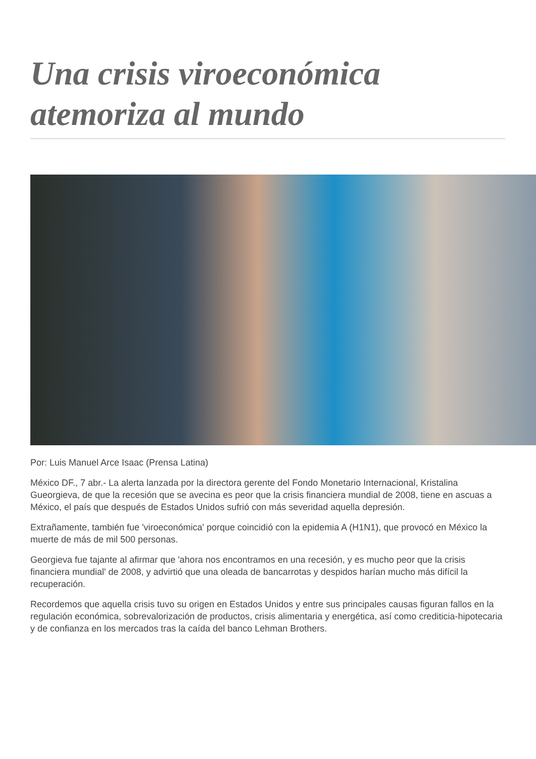Una crisis viroeconómica atemoriza al mundo
Por: Luis Manuel Arce Isaac (Prensa Latina)
México DF., 7 abr.- La alerta lanzada por la directora gerente del Fondo Monetario Internacional, Kristalina Gueorgieva, de que la recesión que se avecina es peor que la crisis financiera mundial de 2008, tiene en ascuas a México, el país que después de Estados Unidos sufrió con más severidad aquella depresión.
Extrañamente, también fue 'viroeconómica' porque coincidió con la epidemia A (H1N1), que provocó en México la muerte de más de mil 500 personas.
Georgieva fue tajante al afirmar que 'ahora nos encontramos en una recesión, y es mucho peor que la crisis financiera mundial' de 2008, y advirtió que una oleada de bancarrotas y despidos harían mucho más difícil la recuperación.
Recordemos que aquella crisis tuvo su origen en Estados Unidos y entre sus principales causas figuran fallos en la regulación económica, sobrevalorización de productos, crisis alimentaria y energética, así como crediticia-hipotecaria y de confianza en los mercados tras la caída del banco Lehman Brothers.